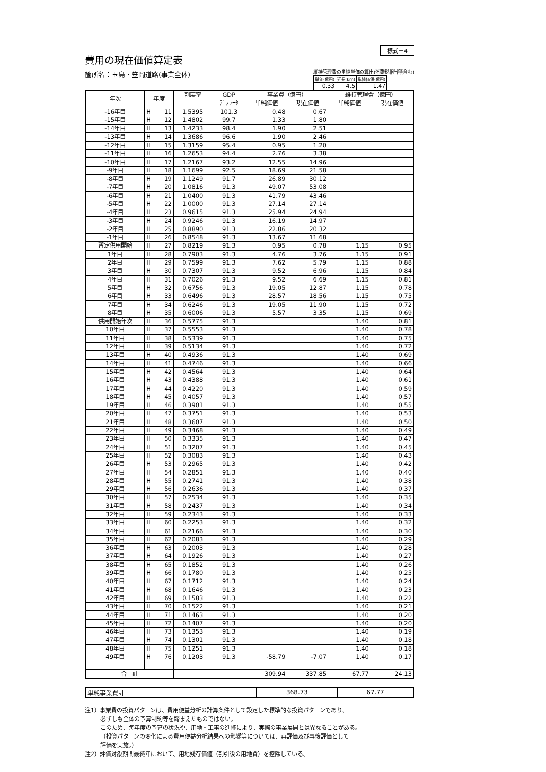様式－4
費用の現在価値算定表
箇所名：玉島・笠岡道路(事業全体)
維持管理費の単純単価の算出(消費税相当額含む)
| 単価(億円) | 延長(km) | 単純価値(億円) |
| 0.33 | 4.5 | 1.47 |
| 年次 | 年度 | | 割戻率 | GDP | 事業費（億円） | | 維持管理費（億円） | |
| --- | --- | --- | --- | --- | --- | --- | --- | --- |
| | | | | ﾃﾞﾌﾚｰﾀ | 単純価値 | 現在価値 | 単純価値 | 現在価値 |
| -16年目 | H | 11 | 1.5395 | 101.3 | 0.48 | 0.67 | | |
| -15年目 | H | 12 | 1.4802 | 99.7 | 1.33 | 1.80 | | |
| -14年目 | H | 13 | 1.4233 | 98.4 | 1.90 | 2.51 | | |
| -13年目 | H | 14 | 1.3686 | 96.6 | 1.90 | 2.46 | | |
| -12年目 | H | 15 | 1.3159 | 95.4 | 0.95 | 1.20 | | |
| -11年目 | H | 16 | 1.2653 | 94.4 | 2.76 | 3.38 | | |
| -10年目 | H | 17 | 1.2167 | 93.2 | 12.55 | 14.96 | | |
| -9年目 | H | 18 | 1.1699 | 92.5 | 18.69 | 21.58 | | |
| -8年目 | H | 19 | 1.1249 | 91.7 | 26.89 | 30.12 | | |
| -7年目 | H | 20 | 1.0816 | 91.3 | 49.07 | 53.08 | | |
| -6年目 | H | 21 | 1.0400 | 91.3 | 41.79 | 43.46 | | |
| -5年目 | H | 22 | 1.0000 | 91.3 | 27.14 | 27.14 | | |
| -4年目 | H | 23 | 0.9615 | 91.3 | 25.94 | 24.94 | | |
| -3年目 | H | 24 | 0.9246 | 91.3 | 16.19 | 14.97 | | |
| -2年目 | H | 25 | 0.8890 | 91.3 | 22.86 | 20.32 | | |
| -1年目 | H | 26 | 0.8548 | 91.3 | 13.67 | 11.68 | | |
| 暫定供用開始 | H | 27 | 0.8219 | 91.3 | 0.95 | 0.78 | 1.15 | 0.95 |
| 1年目 | H | 28 | 0.7903 | 91.3 | 4.76 | 3.76 | 1.15 | 0.91 |
| 2年目 | H | 29 | 0.7599 | 91.3 | 7.62 | 5.79 | 1.15 | 0.88 |
| 3年目 | H | 30 | 0.7307 | 91.3 | 9.52 | 6.96 | 1.15 | 0.84 |
| 4年目 | H | 31 | 0.7026 | 91.3 | 9.52 | 6.69 | 1.15 | 0.81 |
| 5年目 | H | 32 | 0.6756 | 91.3 | 19.05 | 12.87 | 1.15 | 0.78 |
| 6年目 | H | 33 | 0.6496 | 91.3 | 28.57 | 18.56 | 1.15 | 0.75 |
| 7年目 | H | 34 | 0.6246 | 91.3 | 19.05 | 11.90 | 1.15 | 0.72 |
| 8年目 | H | 35 | 0.6006 | 91.3 | 5.57 | 3.35 | 1.15 | 0.69 |
| 供用開始年次 | H | 36 | 0.5775 | 91.3 | | | 1.40 | 0.81 |
| 10年目 | H | 37 | 0.5553 | 91.3 | | | 1.40 | 0.78 |
| 11年目 | H | 38 | 0.5339 | 91.3 | | | 1.40 | 0.75 |
| 12年目 | H | 39 | 0.5134 | 91.3 | | | 1.40 | 0.72 |
| 13年目 | H | 40 | 0.4936 | 91.3 | | | 1.40 | 0.69 |
| 14年目 | H | 41 | 0.4746 | 91.3 | | | 1.40 | 0.66 |
| 15年目 | H | 42 | 0.4564 | 91.3 | | | 1.40 | 0.64 |
| 16年目 | H | 43 | 0.4388 | 91.3 | | | 1.40 | 0.61 |
| 17年目 | H | 44 | 0.4220 | 91.3 | | | 1.40 | 0.59 |
| 18年目 | H | 45 | 0.4057 | 91.3 | | | 1.40 | 0.57 |
| 19年目 | H | 46 | 0.3901 | 91.3 | | | 1.40 | 0.55 |
| 20年目 | H | 47 | 0.3751 | 91.3 | | | 1.40 | 0.53 |
| 21年目 | H | 48 | 0.3607 | 91.3 | | | 1.40 | 0.50 |
| 22年目 | H | 49 | 0.3468 | 91.3 | | | 1.40 | 0.49 |
| 23年目 | H | 50 | 0.3335 | 91.3 | | | 1.40 | 0.47 |
| 24年目 | H | 51 | 0.3207 | 91.3 | | | 1.40 | 0.45 |
| 25年目 | H | 52 | 0.3083 | 91.3 | | | 1.40 | 0.43 |
| 26年目 | H | 53 | 0.2965 | 91.3 | | | 1.40 | 0.42 |
| 27年目 | H | 54 | 0.2851 | 91.3 | | | 1.40 | 0.40 |
| 28年目 | H | 55 | 0.2741 | 91.3 | | | 1.40 | 0.38 |
| 29年目 | H | 56 | 0.2636 | 91.3 | | | 1.40 | 0.37 |
| 30年目 | H | 57 | 0.2534 | 91.3 | | | 1.40 | 0.35 |
| 31年目 | H | 58 | 0.2437 | 91.3 | | | 1.40 | 0.34 |
| 32年目 | H | 59 | 0.2343 | 91.3 | | | 1.40 | 0.33 |
| 33年目 | H | 60 | 0.2253 | 91.3 | | | 1.40 | 0.32 |
| 34年目 | H | 61 | 0.2166 | 91.3 | | | 1.40 | 0.30 |
| 35年目 | H | 62 | 0.2083 | 91.3 | | | 1.40 | 0.29 |
| 36年目 | H | 63 | 0.2003 | 91.3 | | | 1.40 | 0.28 |
| 37年目 | H | 64 | 0.1926 | 91.3 | | | 1.40 | 0.27 |
| 38年目 | H | 65 | 0.1852 | 91.3 | | | 1.40 | 0.26 |
| 39年目 | H | 66 | 0.1780 | 91.3 | | | 1.40 | 0.25 |
| 40年目 | H | 67 | 0.1712 | 91.3 | | | 1.40 | 0.24 |
| 41年目 | H | 68 | 0.1646 | 91.3 | | | 1.40 | 0.23 |
| 42年目 | H | 69 | 0.1583 | 91.3 | | | 1.40 | 0.22 |
| 43年目 | H | 70 | 0.1522 | 91.3 | | | 1.40 | 0.21 |
| 44年目 | H | 71 | 0.1463 | 91.3 | | | 1.40 | 0.20 |
| 45年目 | H | 72 | 0.1407 | 91.3 | | | 1.40 | 0.20 |
| 46年目 | H | 73 | 0.1353 | 91.3 | | | 1.40 | 0.19 |
| 47年目 | H | 74 | 0.1301 | 91.3 | | | 1.40 | 0.18 |
| 48年目 | H | 75 | 0.1251 | 91.3 | | | 1.40 | 0.18 |
| 49年目 | H | 76 | 0.1203 | 91.3 | -58.79 | -7.07 | 1.40 | 0.17 |
| 合 計 | | | | | 309.94 | 337.85 | 67.77 | 24.13 |
| 単純事業費計 | | 368.73 | 67.77 |
注1）事業費の投資パターンは、費用便益分析の計算条件として設定した標準的な投資パターンであり、
必ずしも全体の予算制約等を踏まえたものではない。
このため、毎年度の予算の状況や、用地・工事の進捗により、実際の事業展開とは異なることがある。
（投資パターンの変化による費用便益分析結果への影響等については、再評価及び事後評価として
評価を実施。）
注2）評価対象期間最終年において、用地残存価値（割引後の用地費）を控除している。